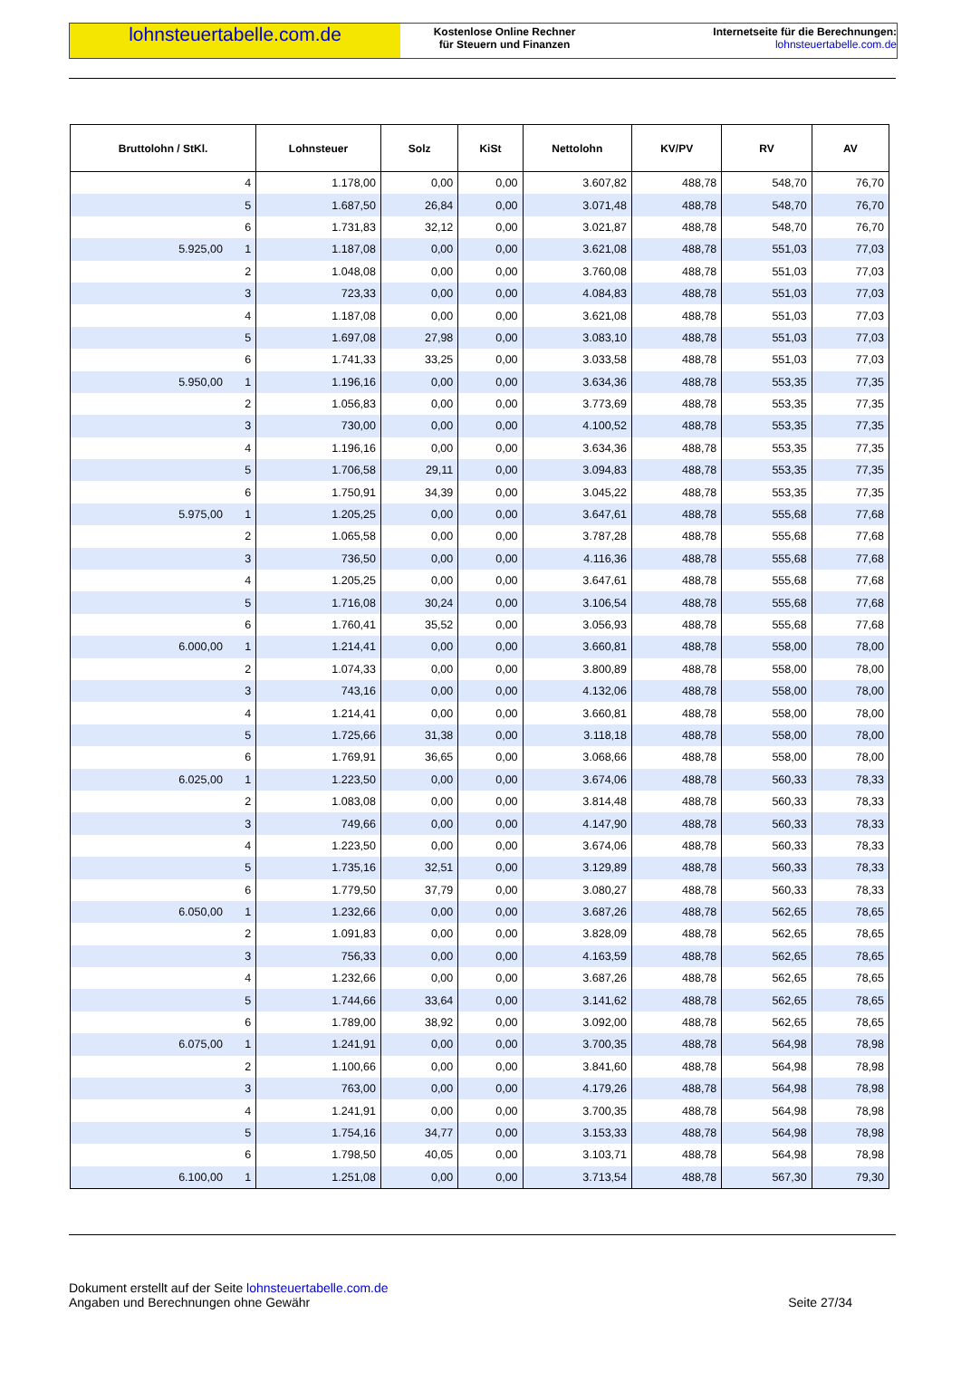lohnsteuertabelle.com.de
Kostenlose Online Rechner
für Steuern und Finanzen
Internetseite für die Berechnungen:
lohnsteuertabelle.com.de
| Bruttolohn / StKl. | Lohnsteuer | Solz | KiSt | Nettolohn | KV/PV | RV | AV |
| --- | --- | --- | --- | --- | --- | --- | --- |
| 4 | 1.178,00 | 0,00 | 0,00 | 3.607,82 | 488,78 | 548,70 | 76,70 |
| 5 | 1.687,50 | 26,84 | 0,00 | 3.071,48 | 488,78 | 548,70 | 76,70 |
| 6 | 1.731,83 | 32,12 | 0,00 | 3.021,87 | 488,78 | 548,70 | 76,70 |
| 5.925,00 1 | 1.187,08 | 0,00 | 0,00 | 3.621,08 | 488,78 | 551,03 | 77,03 |
| 2 | 1.048,08 | 0,00 | 0,00 | 3.760,08 | 488,78 | 551,03 | 77,03 |
| 3 | 723,33 | 0,00 | 0,00 | 4.084,83 | 488,78 | 551,03 | 77,03 |
| 4 | 1.187,08 | 0,00 | 0,00 | 3.621,08 | 488,78 | 551,03 | 77,03 |
| 5 | 1.697,08 | 27,98 | 0,00 | 3.083,10 | 488,78 | 551,03 | 77,03 |
| 6 | 1.741,33 | 33,25 | 0,00 | 3.033,58 | 488,78 | 551,03 | 77,03 |
| 5.950,00 1 | 1.196,16 | 0,00 | 0,00 | 3.634,36 | 488,78 | 553,35 | 77,35 |
| 2 | 1.056,83 | 0,00 | 0,00 | 3.773,69 | 488,78 | 553,35 | 77,35 |
| 3 | 730,00 | 0,00 | 0,00 | 4.100,52 | 488,78 | 553,35 | 77,35 |
| 4 | 1.196,16 | 0,00 | 0,00 | 3.634,36 | 488,78 | 553,35 | 77,35 |
| 5 | 1.706,58 | 29,11 | 0,00 | 3.094,83 | 488,78 | 553,35 | 77,35 |
| 6 | 1.750,91 | 34,39 | 0,00 | 3.045,22 | 488,78 | 553,35 | 77,35 |
| 5.975,00 1 | 1.205,25 | 0,00 | 0,00 | 3.647,61 | 488,78 | 555,68 | 77,68 |
| 2 | 1.065,58 | 0,00 | 0,00 | 3.787,28 | 488,78 | 555,68 | 77,68 |
| 3 | 736,50 | 0,00 | 0,00 | 4.116,36 | 488,78 | 555,68 | 77,68 |
| 4 | 1.205,25 | 0,00 | 0,00 | 3.647,61 | 488,78 | 555,68 | 77,68 |
| 5 | 1.716,08 | 30,24 | 0,00 | 3.106,54 | 488,78 | 555,68 | 77,68 |
| 6 | 1.760,41 | 35,52 | 0,00 | 3.056,93 | 488,78 | 555,68 | 77,68 |
| 6.000,00 1 | 1.214,41 | 0,00 | 0,00 | 3.660,81 | 488,78 | 558,00 | 78,00 |
| 2 | 1.074,33 | 0,00 | 0,00 | 3.800,89 | 488,78 | 558,00 | 78,00 |
| 3 | 743,16 | 0,00 | 0,00 | 4.132,06 | 488,78 | 558,00 | 78,00 |
| 4 | 1.214,41 | 0,00 | 0,00 | 3.660,81 | 488,78 | 558,00 | 78,00 |
| 5 | 1.725,66 | 31,38 | 0,00 | 3.118,18 | 488,78 | 558,00 | 78,00 |
| 6 | 1.769,91 | 36,65 | 0,00 | 3.068,66 | 488,78 | 558,00 | 78,00 |
| 6.025,00 1 | 1.223,50 | 0,00 | 0,00 | 3.674,06 | 488,78 | 560,33 | 78,33 |
| 2 | 1.083,08 | 0,00 | 0,00 | 3.814,48 | 488,78 | 560,33 | 78,33 |
| 3 | 749,66 | 0,00 | 0,00 | 4.147,90 | 488,78 | 560,33 | 78,33 |
| 4 | 1.223,50 | 0,00 | 0,00 | 3.674,06 | 488,78 | 560,33 | 78,33 |
| 5 | 1.735,16 | 32,51 | 0,00 | 3.129,89 | 488,78 | 560,33 | 78,33 |
| 6 | 1.779,50 | 37,79 | 0,00 | 3.080,27 | 488,78 | 560,33 | 78,33 |
| 6.050,00 1 | 1.232,66 | 0,00 | 0,00 | 3.687,26 | 488,78 | 562,65 | 78,65 |
| 2 | 1.091,83 | 0,00 | 0,00 | 3.828,09 | 488,78 | 562,65 | 78,65 |
| 3 | 756,33 | 0,00 | 0,00 | 4.163,59 | 488,78 | 562,65 | 78,65 |
| 4 | 1.232,66 | 0,00 | 0,00 | 3.687,26 | 488,78 | 562,65 | 78,65 |
| 5 | 1.744,66 | 33,64 | 0,00 | 3.141,62 | 488,78 | 562,65 | 78,65 |
| 6 | 1.789,00 | 38,92 | 0,00 | 3.092,00 | 488,78 | 562,65 | 78,65 |
| 6.075,00 1 | 1.241,91 | 0,00 | 0,00 | 3.700,35 | 488,78 | 564,98 | 78,98 |
| 2 | 1.100,66 | 0,00 | 0,00 | 3.841,60 | 488,78 | 564,98 | 78,98 |
| 3 | 763,00 | 0,00 | 0,00 | 4.179,26 | 488,78 | 564,98 | 78,98 |
| 4 | 1.241,91 | 0,00 | 0,00 | 3.700,35 | 488,78 | 564,98 | 78,98 |
| 5 | 1.754,16 | 34,77 | 0,00 | 3.153,33 | 488,78 | 564,98 | 78,98 |
| 6 | 1.798,50 | 40,05 | 0,00 | 3.103,71 | 488,78 | 564,98 | 78,98 |
| 6.100,00 1 | 1.251,08 | 0,00 | 0,00 | 3.713,54 | 488,78 | 567,30 | 79,30 |
Dokument erstellt auf der Seite lohnsteuertabelle.com.de
Angaben und Berechnungen ohne Gewähr
Seite 27/34